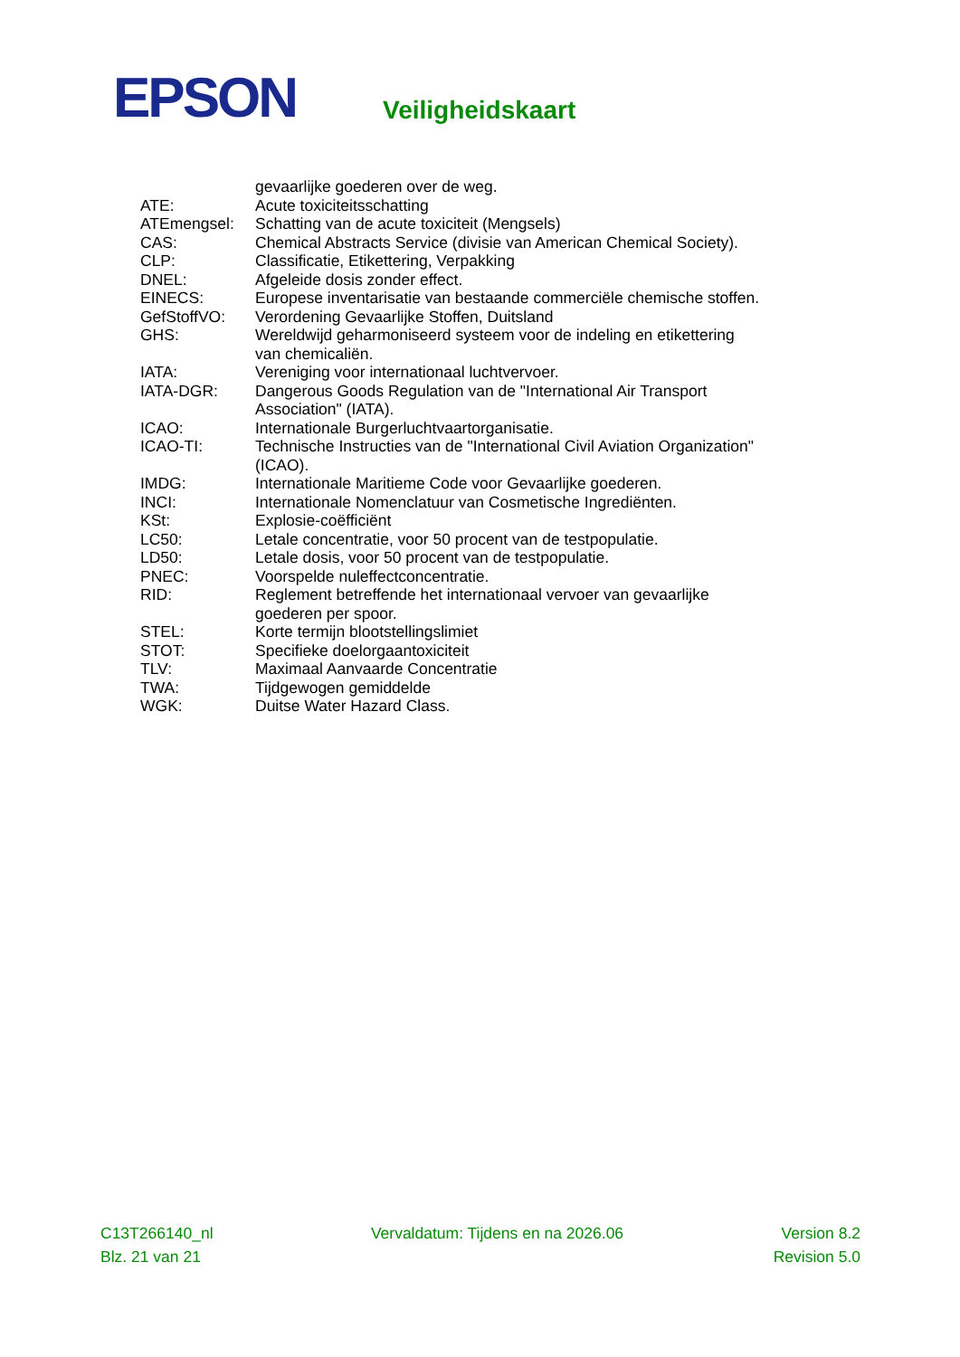EPSON Veiligheidskaart
| | gevaarlijke goederen over de weg. |
| ATE: | Acute toxiciteitsschatting |
| ATEmengsel: | Schatting van de acute toxiciteit (Mengsels) |
| CAS: | Chemical Abstracts Service (divisie van American Chemical Society). |
| CLP: | Classificatie, Etikettering, Verpakking |
| DNEL: | Afgeleide dosis zonder effect. |
| EINECS: | Europese inventarisatie van bestaande commerciële chemische stoffen. |
| GefStoffVO: | Verordening Gevaarlijke Stoffen, Duitsland |
| GHS: | Wereldwijd geharmoniseerd systeem voor de indeling en etikettering van chemicaliën. |
| IATA: | Vereniging voor internationaal luchtvervoer. |
| IATA-DGR: | Dangerous Goods Regulation van de "International Air Transport Association" (IATA). |
| ICAO: | Internationale Burgerluchtvaartorganisatie. |
| ICAO-TI: | Technische Instructies van de "International Civil Aviation Organization" (ICAO). |
| IMDG: | Internationale Maritieme Code voor Gevaarlijke goederen. |
| INCI: | Internationale Nomenclatuur van Cosmetische Ingrediënten. |
| KSt: | Explosie-coëfficiënt |
| LC50: | Letale concentratie, voor 50 procent van de testpopulatie. |
| LD50: | Letale dosis, voor 50 procent van de testpopulatie. |
| PNEC: | Voorspelde nuleffectconcentratie. |
| RID: | Reglement betreffende het internationaal vervoer van gevaarlijke goederen per spoor. |
| STEL: | Korte termijn blootstellingslimiet |
| STOT: | Specifieke doelorgaantoxiciteit |
| TLV: | Maximaal Aanvaarde Concentratie |
| TWA: | Tijdgewogen gemiddelde |
| WGK: | Duitse Water Hazard Class. |
C13T266140_nl Vervaldatum: Tijdens en na 2026.06 Version 8.2
Blz. 21 van 21 Revision 5.0